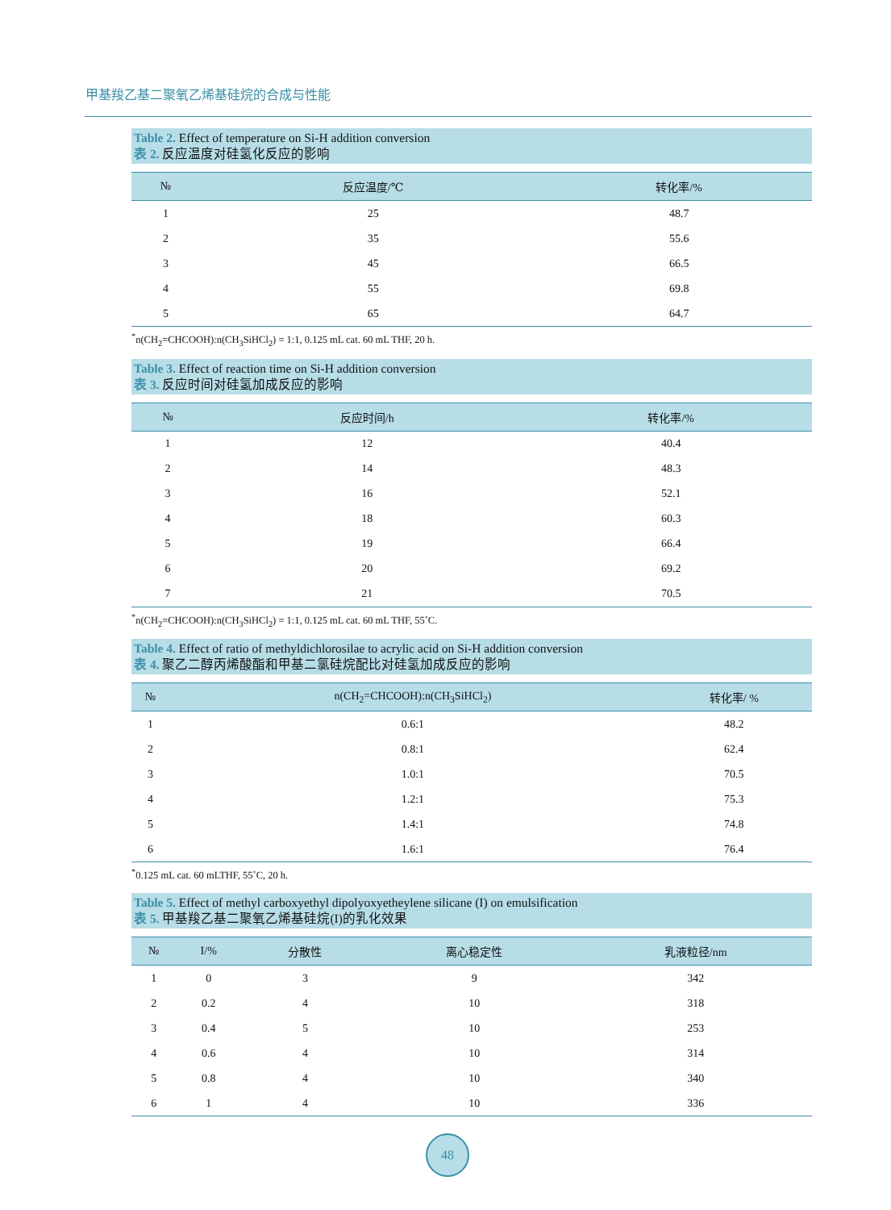甲基羧乙基二聚氧乙烯基硅烷的合成与性能
Table 2. Effect of temperature on Si-H addition conversion
表 2. 反应温度对硅氢化反应的影响
| № | 反应温度/℃ | 转化率/% |
| --- | --- | --- |
| 1 | 25 | 48.7 |
| 2 | 35 | 55.6 |
| 3 | 45 | 66.5 |
| 4 | 55 | 69.8 |
| 5 | 65 | 64.7 |
<sup>*</sup> n(CH<sub>2</sub>=CHCOOH):n(CH<sub>3</sub>SiHCl<sub>2</sub>) = 1:1, 0.125 mL cat. 60 mL THF, 20 h.
Table 3. Effect of reaction time on Si-H addition conversion
表 3. 反应时间对硅氢加成反应的影响
| № | 反应时间/h | 转化率/% |
| --- | --- | --- |
| 1 | 12 | 40.4 |
| 2 | 14 | 48.3 |
| 3 | 16 | 52.1 |
| 4 | 18 | 60.3 |
| 5 | 19 | 66.4 |
| 6 | 20 | 69.2 |
| 7 | 21 | 70.5 |
<sup>*</sup> n(CH<sub>2</sub>=CHCOOH):n(CH<sub>3</sub>SiHCl<sub>2</sub>) = 1:1, 0.125 mL cat. 60 mL THF, 55˚C.
Table 4. Effect of ratio of methyldichlorosilae to acrylic acid on Si-H addition conversion
表 4. 聚乙二醇丙烯酸酯和甲基二氯硅烷配比对硅氢加成反应的影响
| № | n(CH<sub>2</sub>=CHCOOH):n(CH<sub>3</sub>SiHCl<sub>2</sub>) | 转化率/ % |
| --- | --- | --- |
| 1 | 0.6:1 | 48.2 |
| 2 | 0.8:1 | 62.4 |
| 3 | 1.0:1 | 70.5 |
| 4 | 1.2:1 | 75.3 |
| 5 | 1.4:1 | 74.8 |
| 6 | 1.6:1 | 76.4 |
<sup>*</sup> 0.125 mL cat. 60 mLTHF, 55˚C, 20 h.
Table 5. Effect of methyl carboxyethyl dipolyoxyetheylene silicane (I) on emulsification
表 5. 甲基羧乙基二聚氧乙烯基硅烷(I)的乳化效果
| № | I/% | 分散性 | 离心稳定性 | 乳液粒径/nm |
| --- | --- | --- | --- | --- |
| 1 | 0 | 3 | 9 | 342 |
| 2 | 0.2 | 4 | 10 | 318 |
| 3 | 0.4 | 5 | 10 | 253 |
| 4 | 0.6 | 4 | 10 | 314 |
| 5 | 0.8 | 4 | 10 | 340 |
| 6 | 1 | 4 | 10 | 336 |
48